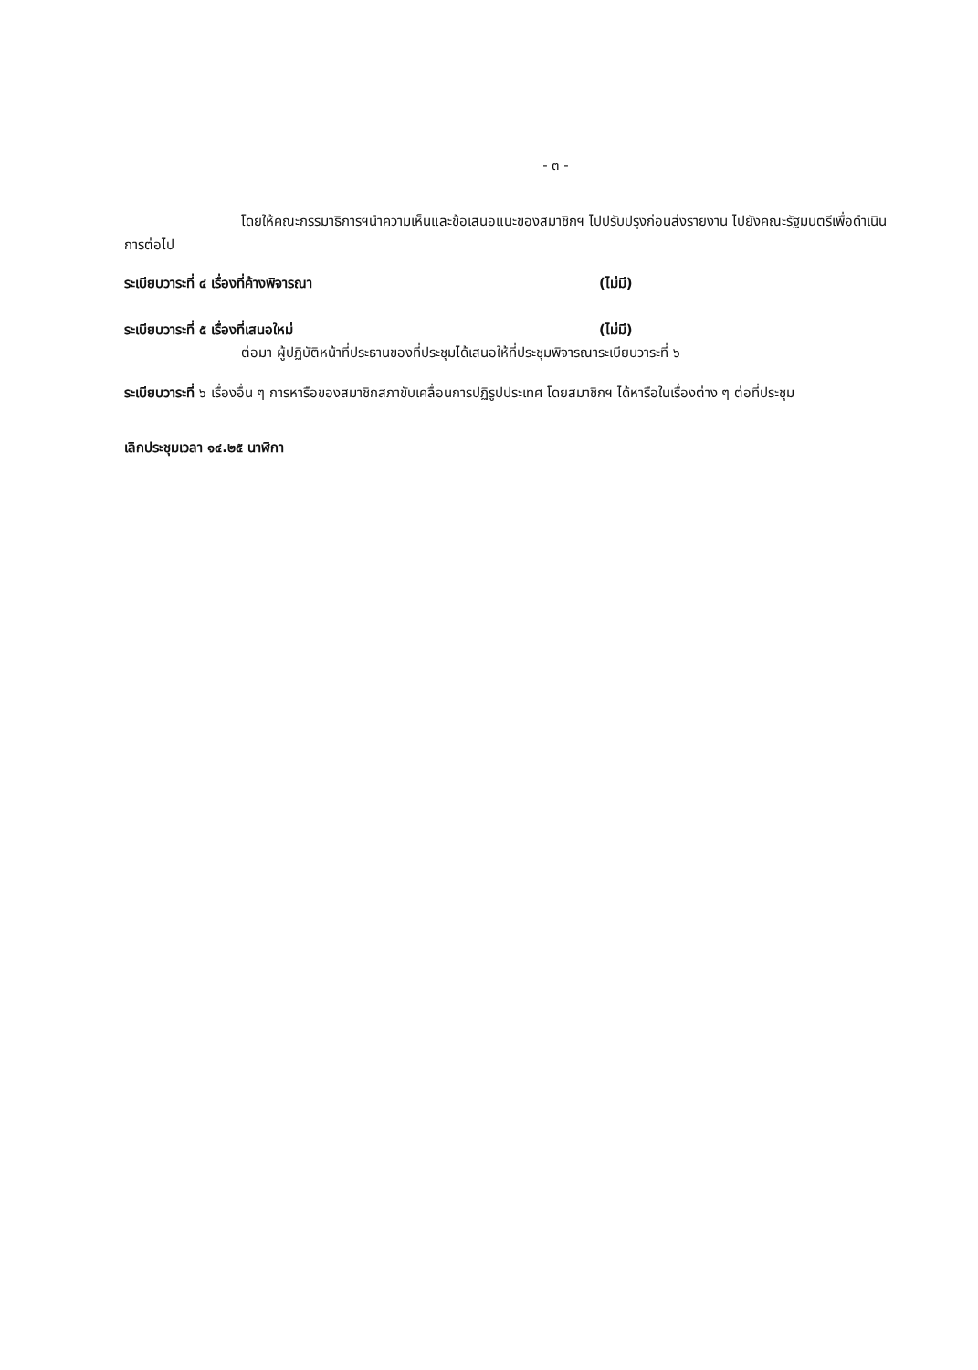- ๓ -
โดยให้คณะกรรมาธิการฯนำความเห็นและข้อเสนอแนะของสมาชิกฯ ไปปรับปรุงก่อนส่งรายงาน ไปยังคณะรัฐมนตรีเพื่อดำเนินการต่อไป
ระเบียบวาระที่ ๔ เรื่องที่ค้างพิจารณา (ไม่มี)
ระเบียบวาระที่ ๕ เรื่องที่เสนอใหม่ (ไม่มี)
ต่อมา ผู้ปฏิบัติหน้าที่ประธานของที่ประชุมได้เสนอให้ที่ประชุมพิจารณาระเบียบวาระที่ ๖
ระเบียบวาระที่ ๖ เรื่องอื่น ๆ การหารือของสมาชิกสภาขับเคลื่อนการปฏิรูปประเทศ โดยสมาชิกฯ ได้หารือในเรื่องต่าง ๆ ต่อที่ประชุม
เลิกประชุมเวลา ๑๔.๒๕ นาฬิกา